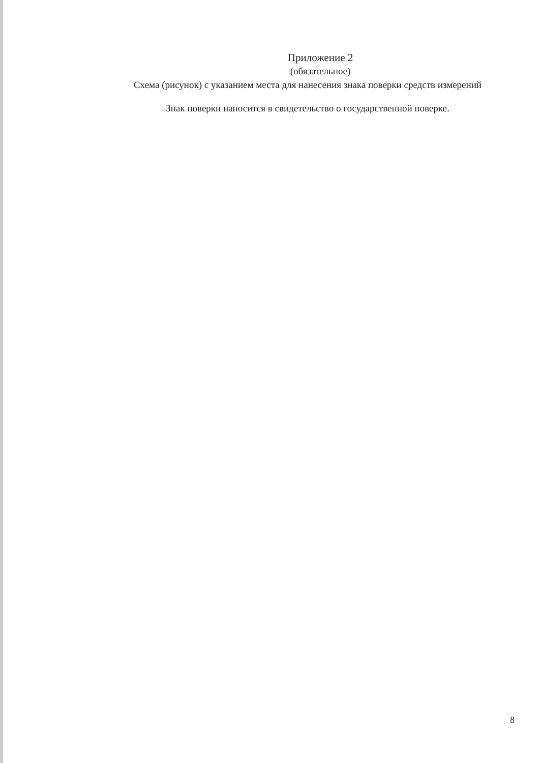Приложение 2
(обязательное)
Схема (рисунок) с указанием места для нанесения знака поверки средств измерений
Знак поверки наносится в свидетельство о государственной поверке.
8